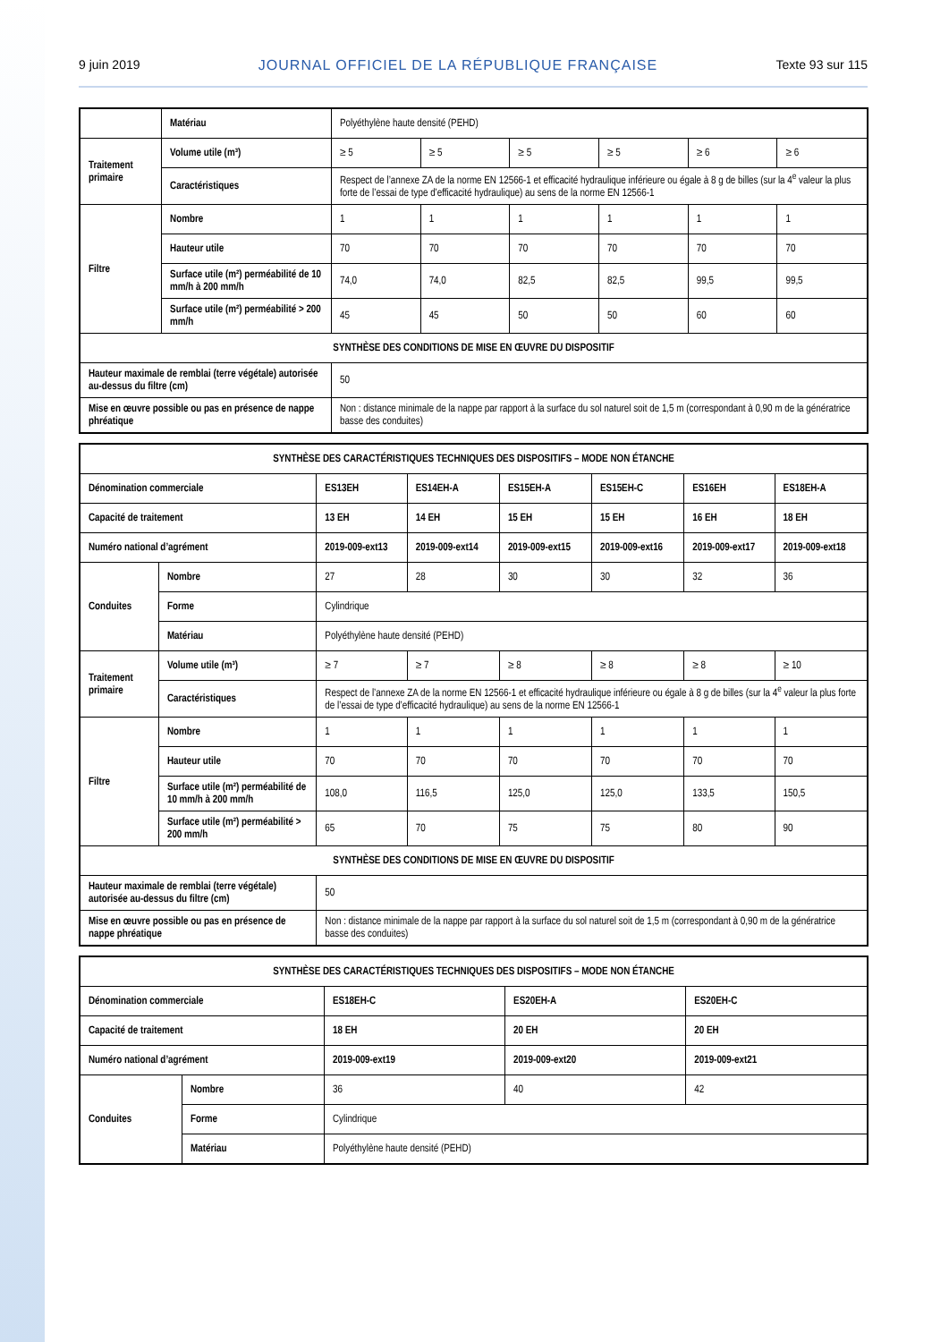9 juin 2019 JOURNAL OFFICIEL DE LA RÉPUBLIQUE FRANÇAISE Texte 93 sur 115
| | Matériau | Polyéthylène haute densité (PEHD) | | | | | |
| Traitement primaire | Volume utile (m³) | ≥ 5 | ≥ 5 | ≥ 5 | ≥ 5 | ≥ 6 | ≥ 6 |
| | Caractéristiques | Respect de l’annexe ZA de la norme EN 12566-1 et efficacité hydraulique inférieure ou égale à 8 g de billes (sur la 4<sup>e</sup> valeur la plus forte de l’essai de type d’efficacité hydraulique) au sens de la norme EN 12566-1 | | | | | |
| Filtre | Nombre | 1 | 1 | 1 | 1 | 1 | 1 |
| | Hauteur utile | 70 | 70 | 70 | 70 | 70 | 70 |
| | Surface utile (m²) perméabilité de 10 mm/h à 200 mm/h | 74,0 | 74,0 | 82,5 | 82,5 | 99,5 | 99,5 |
| | Surface utile (m²) perméabilité > 200 mm/h | 45 | 45 | 50 | 50 | 60 | 60 |
| SYNTHÈSE DES CONDITIONS DE MISE EN ŒUVRE DU DISPOSITIF | | | | | | | |
| Hauteur maximale de remblai (terre végétale) autorisée au-dessus du filtre (cm) | | 50 | | | | | |
| Mise en œuvre possible ou pas en présence de nappe phréatique | | Non : distance minimale de la nappe par rapport à la surface du sol naturel soit de 1,5 m (correspondant à 0,90 m de la génératrice basse des conduites) | | | | | |
| SYNTHÈSE DES CARACTÉRISTIQUES TECHNIQUES DES DISPOSITIFS – MODE NON ÉTANCHE | | | | | | | |
| --- | --- | --- | --- | --- | --- | --- | --- |
| Dénomination commerciale | | ES13EH | ES14EH-A | ES15EH-A | ES15EH-C | ES16EH | ES18EH-A |
| Capacité de traitement | | 13 EH | 14 EH | 15 EH | 15 EH | 16 EH | 18 EH |
| Numéro national d’agrément | | 2019-009-ext13 | 2019-009-ext14 | 2019-009-ext15 | 2019-009-ext16 | 2019-009-ext17 | 2019-009-ext18 |
| Conduites | Nombre | 27 | 28 | 30 | 30 | 32 | 36 |
| | Forme | Cylindrique | | | | | |
| | Matériau | Polyéthylène haute densité (PEHD) | | | | | |
| Traitement primaire | Volume utile (m³) | ≥ 7 | ≥ 7 | ≥ 8 | ≥ 8 | ≥ 8 | ≥ 10 |
| | Caractéristiques | Respect de l’annexe ZA de la norme EN 12566-1 et efficacité hydraulique inférieure ou égale à 8 g de billes (sur la 4<sup>e</sup> valeur la plus forte de l’essai de type d’efficacité hydraulique) au sens de la norme EN 12566-1 | | | | | |
| Filtre | Nombre | 1 | 1 | 1 | 1 | 1 | 1 |
| | Hauteur utile | 70 | 70 | 70 | 70 | 70 | 70 |
| | Surface utile (m²) perméabilité de 10 mm/h à 200 mm/h | 108,0 | 116,5 | 125,0 | 125,0 | 133,5 | 150,5 |
| | Surface utile (m²) perméabilité > 200 mm/h | 65 | 70 | 75 | 75 | 80 | 90 |
| SYNTHÈSE DES CONDITIONS DE MISE EN ŒUVRE DU DISPOSITIF | | | | | | | |
| Hauteur maximale de remblai (terre végétale) autorisée au-dessus du filtre (cm) | | 50 | | | | | |
| Mise en œuvre possible ou pas en présence de nappe phréatique | | Non : distance minimale de la nappe par rapport à la surface du sol naturel soit de 1,5 m (correspondant à 0,90 m de la génératrice basse des conduites) | | | | | |
| SYNTHÈSE DES CARACTÉRISTIQUES TECHNIQUES DES DISPOSITIFS – MODE NON ÉTANCHE | | | | |
| --- | --- | --- | --- | --- |
| Dénomination commerciale | | ES18EH-C | ES20EH-A | ES20EH-C |
| Capacité de traitement | | 18 EH | 20 EH | 20 EH |
| Numéro national d’agrément | | 2019-009-ext19 | 2019-009-ext20 | 2019-009-ext21 |
| Conduites | Nombre | 36 | 40 | 42 |
| | Forme | Cylindrique | | |
| | Matériau | Polyéthylène haute densité (PEHD) | | |